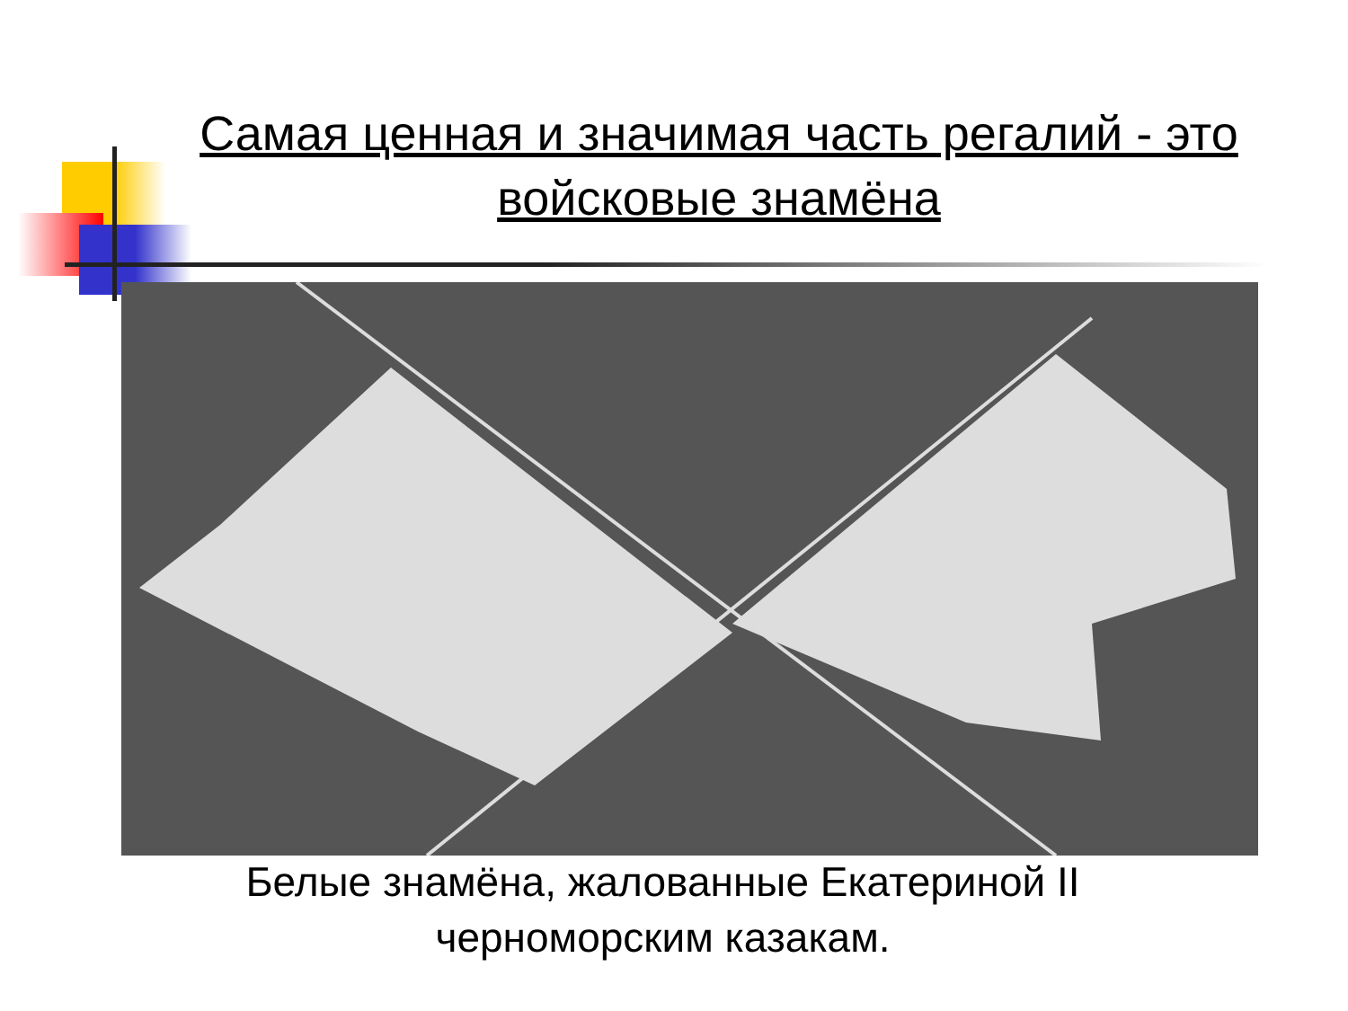Самая ценная и значимая часть регалий - это войсковые знамёна
Белые знамёна, жалованные Екатериной II черноморским казакам.